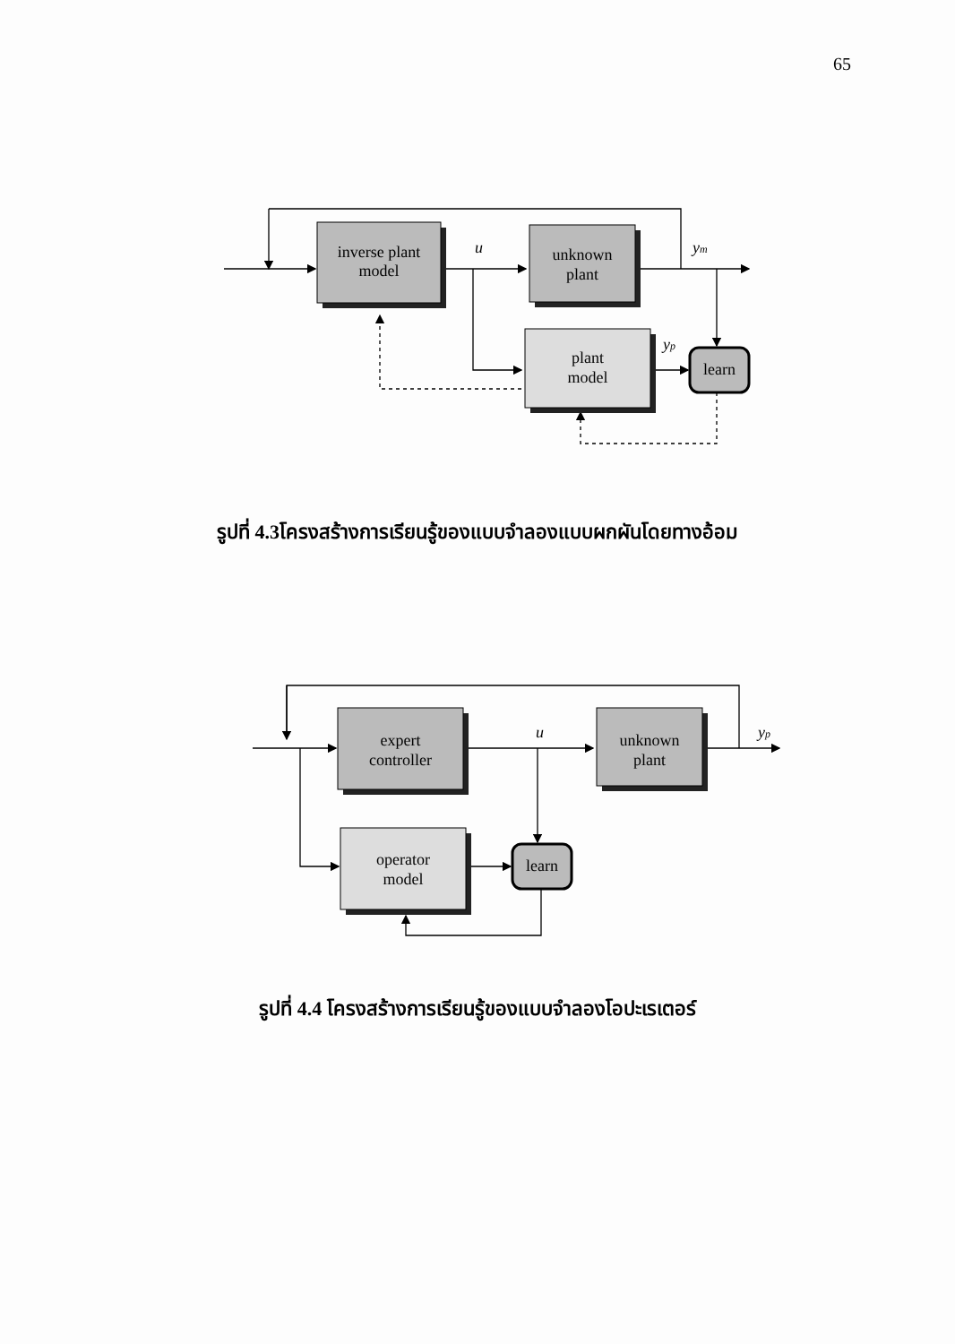65
inverse plant
model
unknown
plant
plant
model
learn
u
ym
yp
รูปที่ 4.3โครงสร้างการเรียนรู้ของแบบจำลองแบบผกผันโดยทางอ้อม
expert
controller
unknown
plant
operator
model
learn
u
yp
รูปที่ 4.4 โครงสร้างการเรียนรู้ของแบบจำลองโอปะเรเตอร์